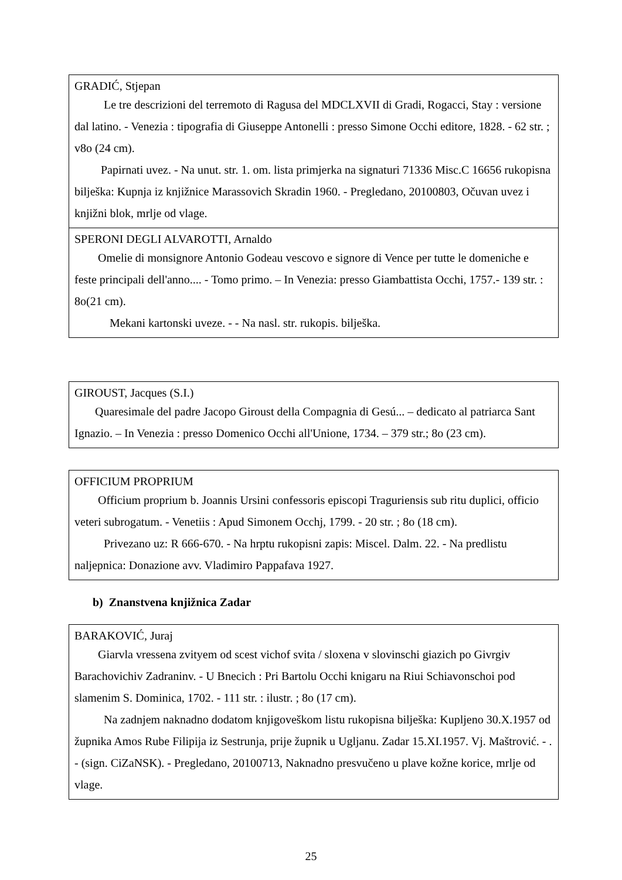| GRADIĆ, Stjepan Le tre descrizioni del terremoto di Ragusa del MDCLXVII di Gradi, Rogacci, Stay : versione dal latino. - Venezia : tipografia di Giuseppe Antonelli : presso Simone Occhi editore, 1828. - 62 str. ; v8o (24 cm). Papirnati uvez. - Na unut. str. 1. om. lista primjerka na signaturi 71336 Misc.C 16656 rukopisna bilješka: Kupnja iz knjižnice Marassovich Skradin 1960. - Pregledano, 20100803, Očuvan uvez i knjižni blok, mrlje od vlage. |
| SPERONI DEGLI ALVAROTTI, Arnaldo Omelie di monsignore Antonio Godeau vescovo e signore di Vence per tutte le domeniche e feste principali dell'anno.... - Tomo primo. – In Venezia: presso Giambattista Occhi, 1757.- 139 str. : 8o(21 cm). Mekani kartonski uveze. - - Na nasl. str. rukopis. bilješka. |
| GIROUST, Jacques (S.I.) Quaresimale del padre Jacopo Giroust della Compagnia di Gesú... – dedicato al patriarca Sant Ignazio. – In Venezia : presso Domenico Occhi all'Unione, 1734. – 379 str.; 8o (23 cm). |
| OFFICIUM PROPRIUM Officium proprium b. Joannis Ursini confessoris episcopi Traguriensis sub ritu duplici, officio veteri subrogatum. - Venetiis : Apud Simonem Occhj, 1799. - 20 str. ; 8o (18 cm). Privezano uz: R 666-670. - Na hrptu rukopisni zapis: Miscel. Dalm. 22. - Na predlistu naljepnica: Donazione avv. Vladimiro Pappafava 1927. |
b) Znanstvena knjižnica Zadar
| BARAKOVIĆ, Juraj Giarvla vressena zvityem od scest vichof svita / sloxena v slovinschi giazich po Givrgiv Barachovichiv Zadraninv. - U Bnecich : Pri Bartolu Occhi knigaru na Riui Schiavonschoi pod slamenim S. Dominica, 1702. - 111 str. : ilustr. ; 8o (17 cm). Na zadnjem naknadno dodatom knjigoveškom listu rukopisna bilješka: Kupljeno 30.X.1957 od župnika Amos Rube Filipija iz Sestrunja, prije župnik u Ugljanu. Zadar 15.XI.1957. Vj. Maštrović. - . - (sign. CiZaNSK). - Pregledano, 20100713, Naknadno presvučeno u plave kožne korice, mrlje od vlage. |
25